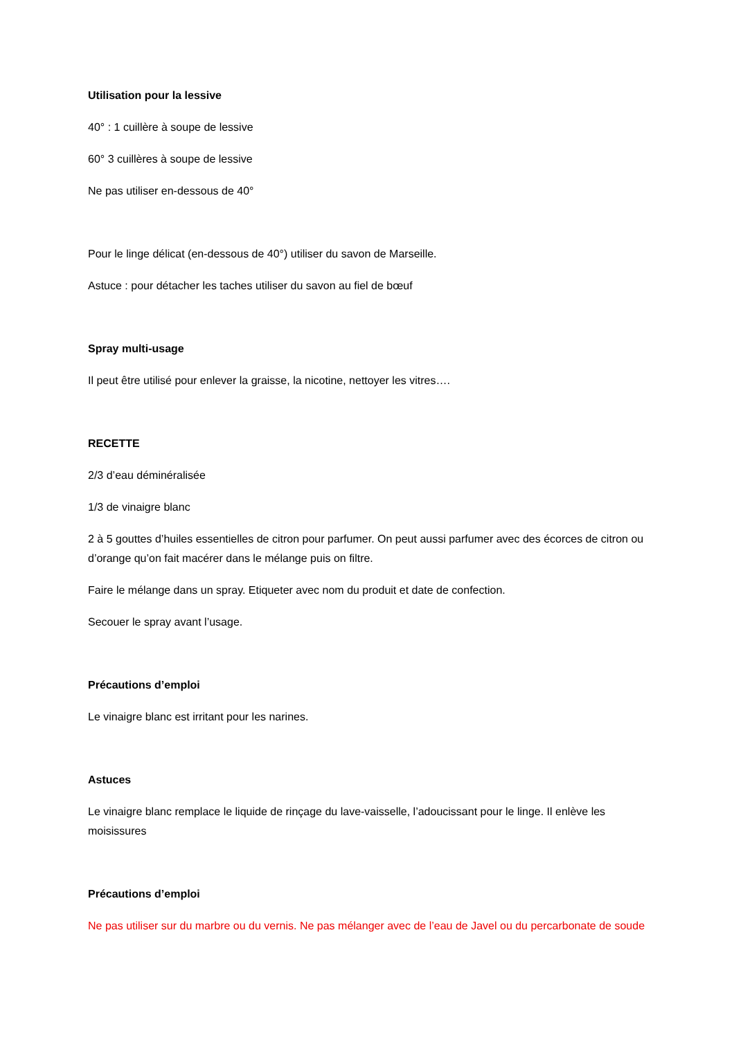Utilisation pour la lessive
40° : 1 cuillère à soupe de lessive
60° 3 cuillères à soupe de lessive
Ne pas utiliser en-dessous de 40°
Pour le linge délicat (en-dessous de 40°) utiliser du savon de Marseille.
Astuce : pour détacher les taches utiliser du savon au fiel de bœuf
Spray multi-usage
Il peut être utilisé pour enlever la graisse, la nicotine, nettoyer les vitres….
RECETTE
2/3 d’eau déminéralisée
1/3 de vinaigre blanc
2 à 5 gouttes d’huiles essentielles de citron pour parfumer. On peut aussi parfumer avec des écorces de citron ou d’orange qu’on fait macérer dans le mélange puis on filtre.
Faire le mélange dans un spray. Etiqueter avec nom du produit et date de confection.
Secouer le spray avant l’usage.
Précautions d’emploi
Le vinaigre blanc est irritant pour les narines.
Astuces
Le vinaigre blanc remplace le liquide de rinçage du lave-vaisselle, l’adoucissant pour le linge. Il enlève les moisissures
Précautions d’emploi
Ne pas utiliser sur du marbre ou du vernis. Ne pas mélanger avec de l’eau de Javel ou du percarbonate de soude